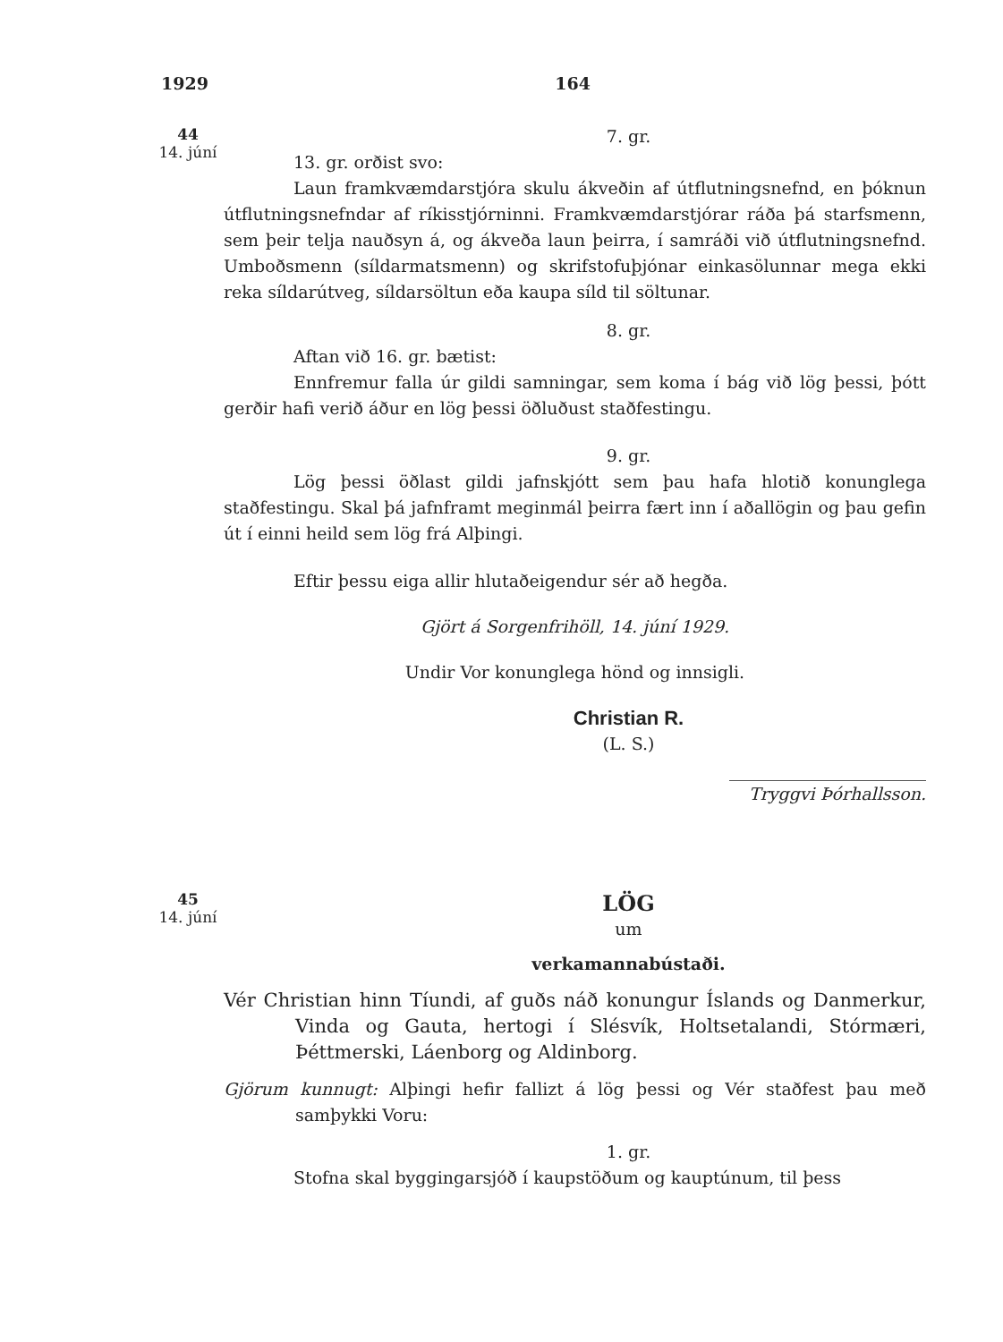1929 164
44
14. júní
7. gr.
13. gr. orðist svo:
Laun framkvæmdarstjóra skulu ákveðin af útflutningsnefnd, en þóknun útflutningsnefndar af ríkisstjórninni. Framkvæmdarstjórar ráða þá starfsmenn, sem þeir telja nauðsyn á, og ákveða laun þeirra, í samráði við útflutningsnefnd. Umboðsmenn (síldarmatsmenn) og skrifstofuþjónar einkasölunnar mega ekki reka síldarútveg, síldarsöltun eða kaupa síld til söltunar.
8. gr.
Aftan við 16. gr. bætist:
Ennfremur falla úr gildi samningar, sem koma í bág við lög þessi, þótt gerðir hafi verið áður en lög þessi öðluðust staðfestingu.
9. gr.
Lög þessi öðlast gildi jafnskjótt sem þau hafa hlotið konunglega staðfestingu. Skal þá jafnframt meginmál þeirra fært inn í aðallögin og þau gefin út í einni heild sem lög frá Alþingi.
Eftir þessu eiga allir hlutaðeigendur sér að hegða.
Gjört á Sorgenfrihöll, 14. júní 1929.
Undir Vor konunglega hönd og innsigli.
Christian R.
(L. S.)
Tryggvi Þórhallsson.
45
14. júní
LÖG
um
verkamannabústaði.
Vér Christian hinn Tíundi, af guðs náð konungur Íslands og Danmerkur, Vinda og Gauta, hertogi í Slésvík, Holtsetalandi, Stórmæri, Þéttmerski, Láenborg og Aldinborg.
Gjörum kunnugt: Alþingi hefir fallizt á lög þessi og Vér staðfest þau með samþykki Voru:
1. gr.
Stofna skal byggingarsjóð í kaupstöðum og kauptúnum, til þess